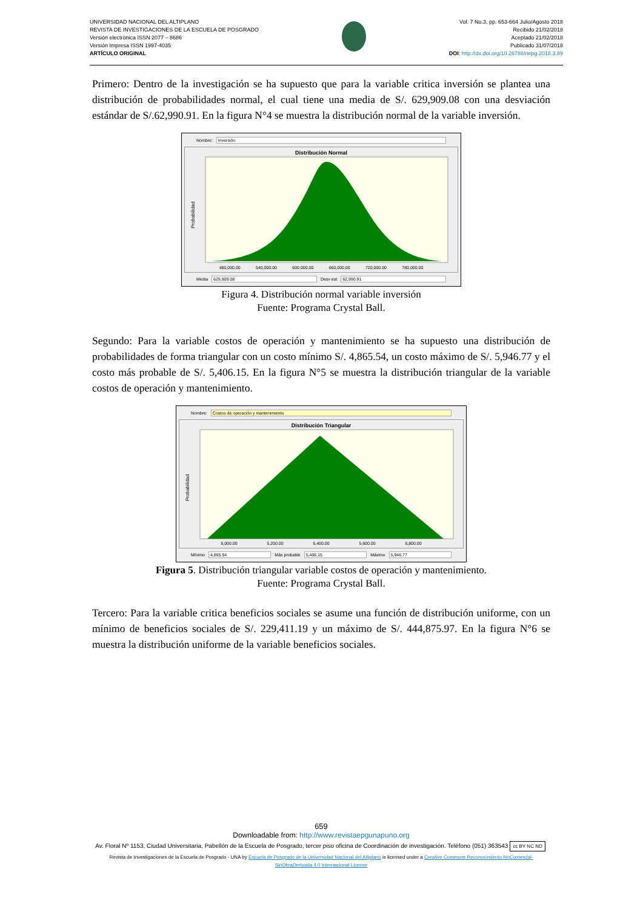UNIVERSIDAD NACIONAL DEL ALTIPLANO
REVISTA DE INVESTIGACIONES DE LA ESCUELA DE POSGRADO
Versión electrónica ISSN 2077 – 8686
Versión Impresa ISSN 1997-4035
ARTÍCULO ORIGINAL
Vol. 7 No.3, pp. 653-664 Julio/Agosto 2018
Recibido 21/02/2018
Aceptado 21/02/2018
Publicado 31/07/2018
DOI: http://dx.doi.org/10.26788/riepg.2018.3.89
Primero: Dentro de la investigación se ha supuesto que para la variable critica inversión se plantea una distribución de probabilidades normal, el cual tiene una media de S/. 629,909.08 con una desviación estándar de S/.62,990.91. En la figura N°4 se muestra la distribución normal de la variable inversión.
Nombre: Inversión
Distribución Normal
Probabilidad
480,000.00 540,000.00 600,000.00 660,000.00 720,000.00 780,000.00
Media 629,909.08 Desv est 62,990.91
Figura 4. Distribución normal variable inversión
Fuente: Programa Crystal Ball.
Segundo: Para la variable costos de operación y mantenimiento se ha supuesto una distribución de probabilidades de forma triangular con un costo mínimo S/. 4,865.54, un costo máximo de S/. 5,946.77 y el costo más probable de S/. 5,406.15. En la figura N°5 se muestra la distribución triangular de la variable costos de operación y mantenimiento.
Nombre: Costos de operación y mantenimiento
Distribución Triangular
Probabilidad
5,000.00 5,200.00 5,400.00 5,600.00 5,800.00
Mínimo 4,865.54 Más probable 5,406.15 Máximo 5,946.77
Figura 5. Distribución triangular variable costos de operación y mantenimiento.
Fuente: Programa Crystal Ball.
Tercero: Para la variable critica beneficios sociales se asume una función de distribución uniforme, con un mínimo de beneficios sociales de S/. 229,411.19 y un máximo de S/. 444,875.97. En la figura N°6 se muestra la distribución uniforme de la variable beneficios sociales.
659
Downloadable from: http://www.revistaepgunapuno.org
Av. Floral Nº 1153, Ciudad Universitaria, Pabellón de la Escuela de Posgrado, tercer piso oficina de Coordinación de investigación. Teléfono (051) 363543
cc BY NC ND
Revista de Investigaciones de la Escuela de Posgrado - UNA by Escuela de Posgrado de la Universidad Nacional del Altiplano is licensed under a Creative Commons Reconocimiento-NoComercial-SinObraDerivada 4.0 Internacional License